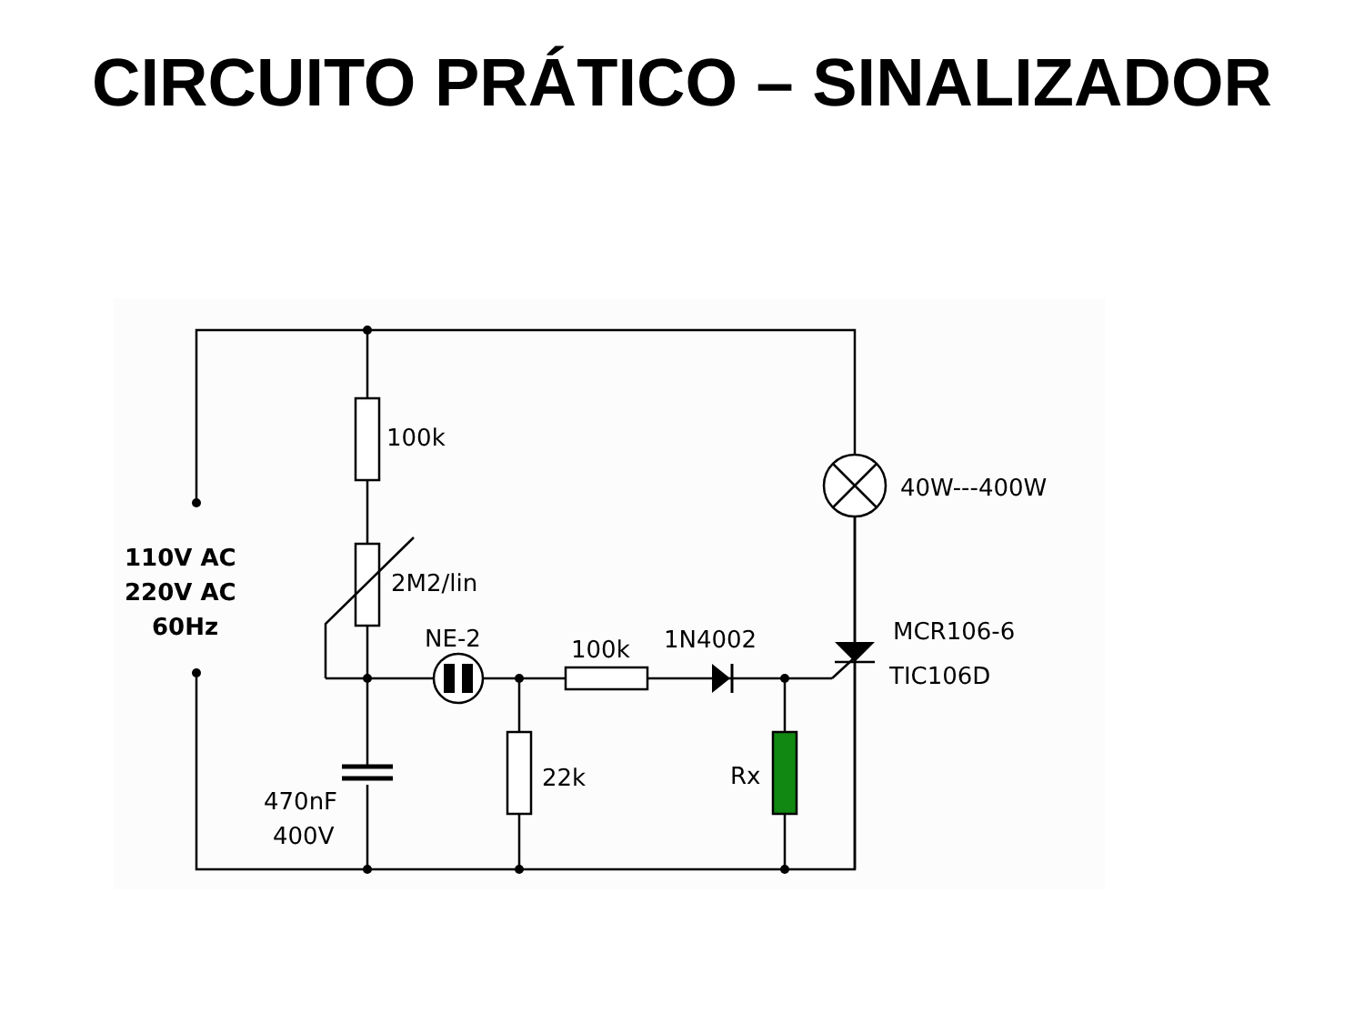CIRCUITO PRÁTICO – SINALIZADOR
100k
2M2/lin
NE-2
100k
1N4002
MCR106-6
TIC106D
40W---400W
22k
Rx
470nF
400V
110V AC
220V AC
60Hz